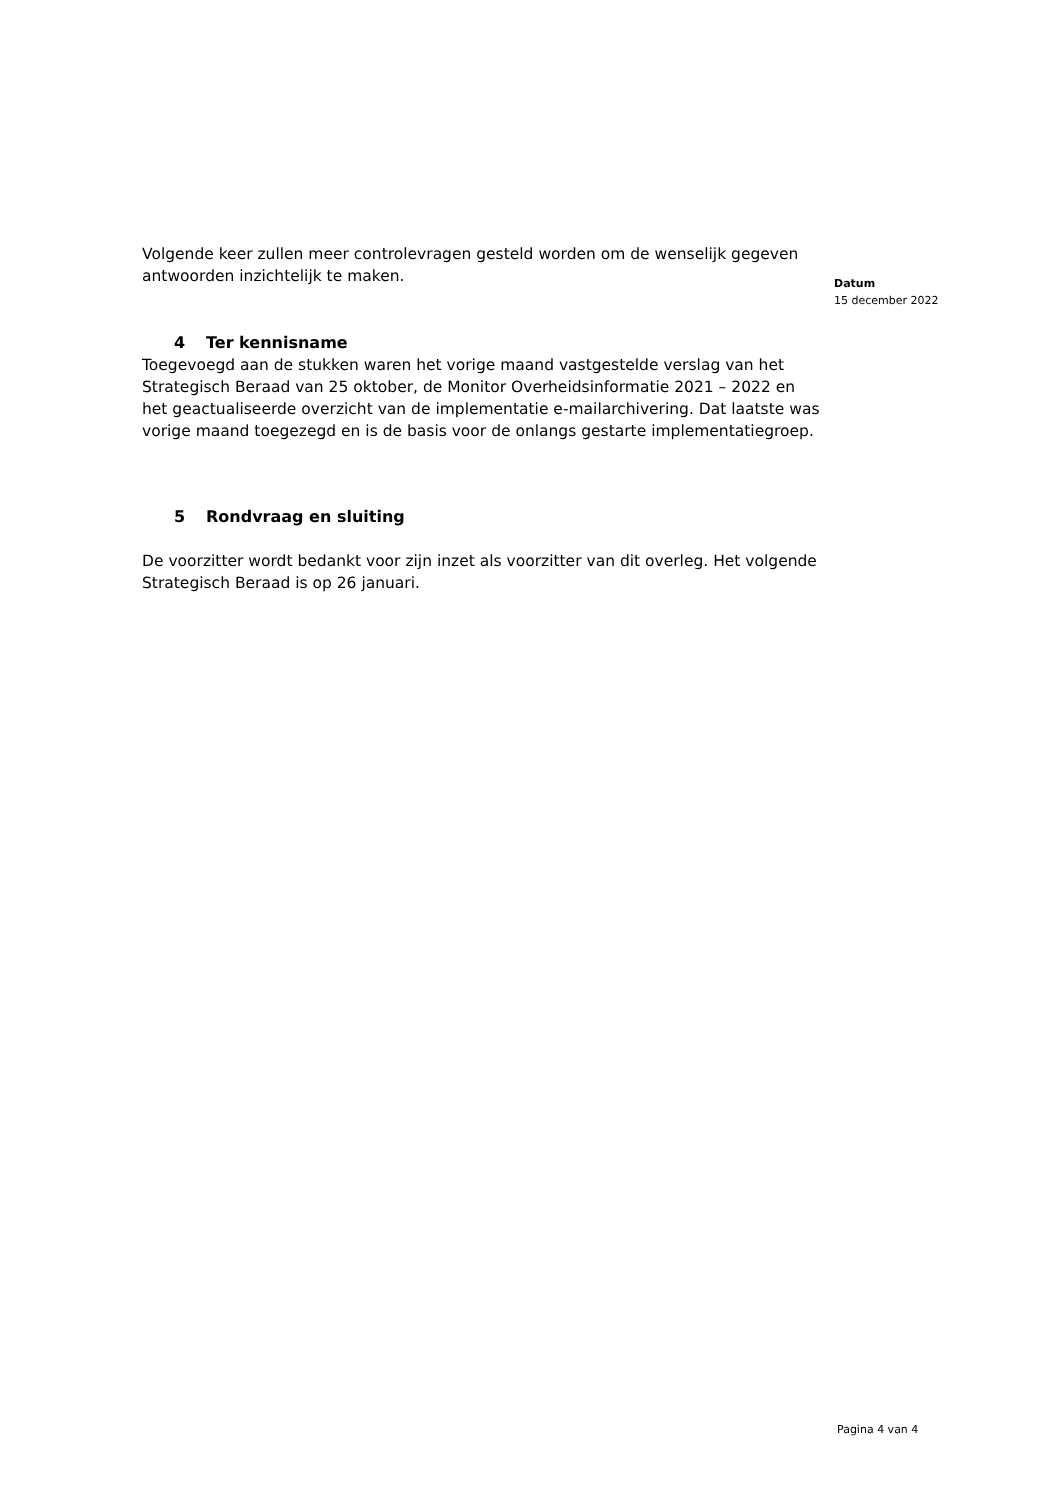Volgende keer zullen meer controlevragen gesteld worden om de wenselijk gegeven antwoorden inzichtelijk te maken.
4 Ter kennisname
Toegevoegd aan de stukken waren het vorige maand vastgestelde verslag van het Strategisch Beraad van 25 oktober, de Monitor Overheidsinformatie 2021 – 2022 en het geactualiseerde overzicht van de implementatie e-mailarchivering. Dat laatste was vorige maand toegezegd en is de basis voor de onlangs gestarte implementatiegroep.
5 Rondvraag en sluiting
De voorzitter wordt bedankt voor zijn inzet als voorzitter van dit overleg. Het volgende Strategisch Beraad is op 26 januari.
Datum
15 december 2022
Pagina 4 van 4